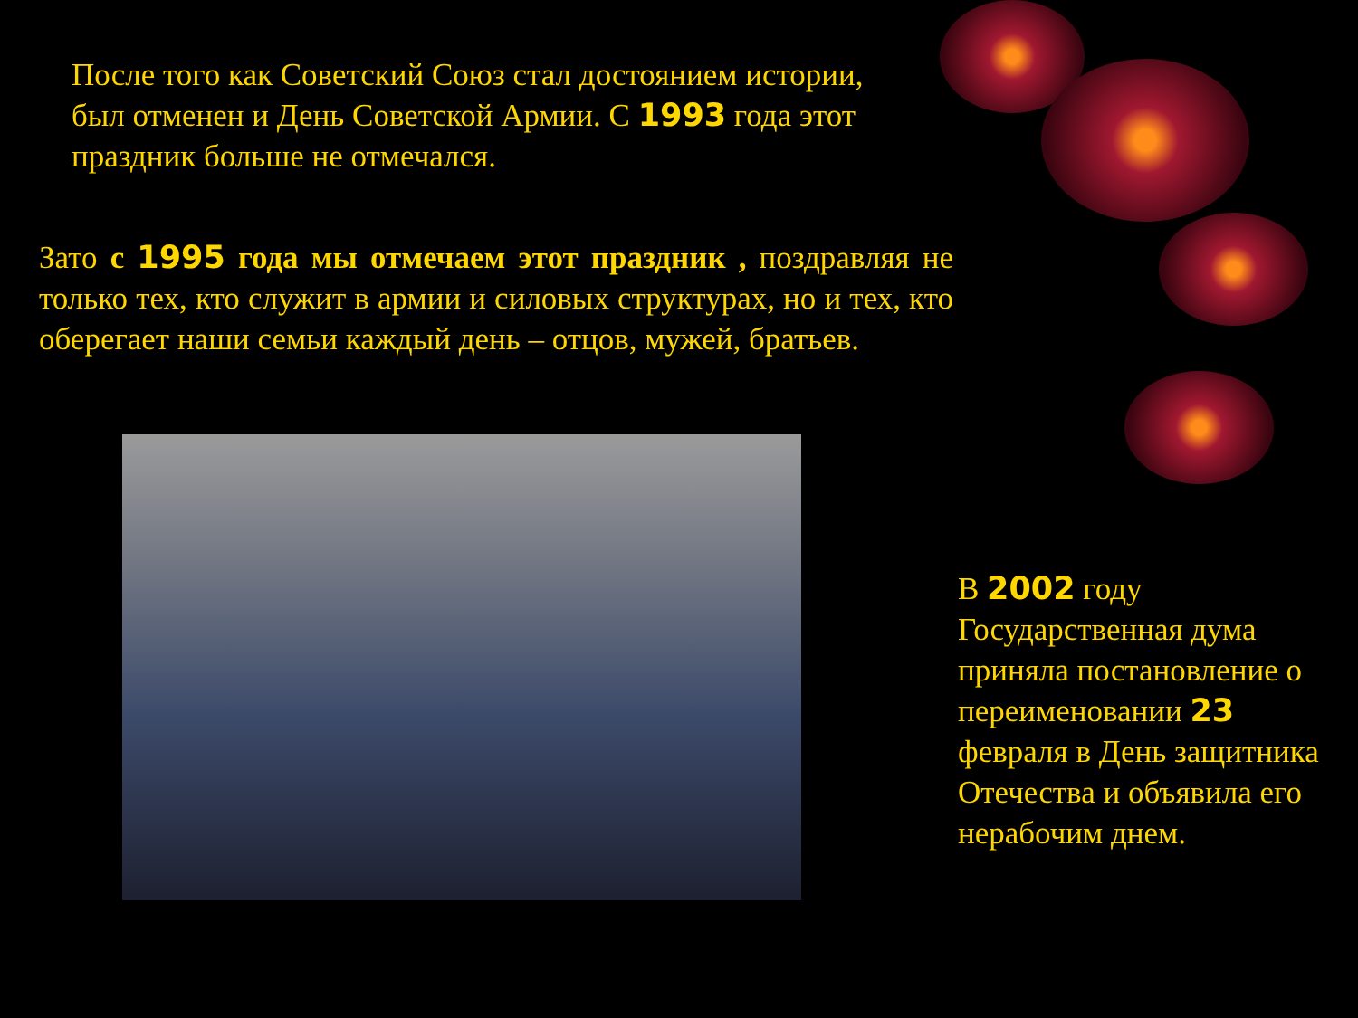После того как Советский Союз стал достоянием истории, был отменен и День Советской Армии. С 1993 года этот праздник больше не отмечался.
Зато с 1995 года мы отмечаем этот праздник , поздравляя не только тех, кто служит в армии и силовых структурах, но и тех, кто оберегает наши семьи каждый день – отцов, мужей, братьев.
В 2002 году Государственная дума приняла постановление о переименовании 23 февраля в День защитника Отечества и объявила его нерабочим днем.